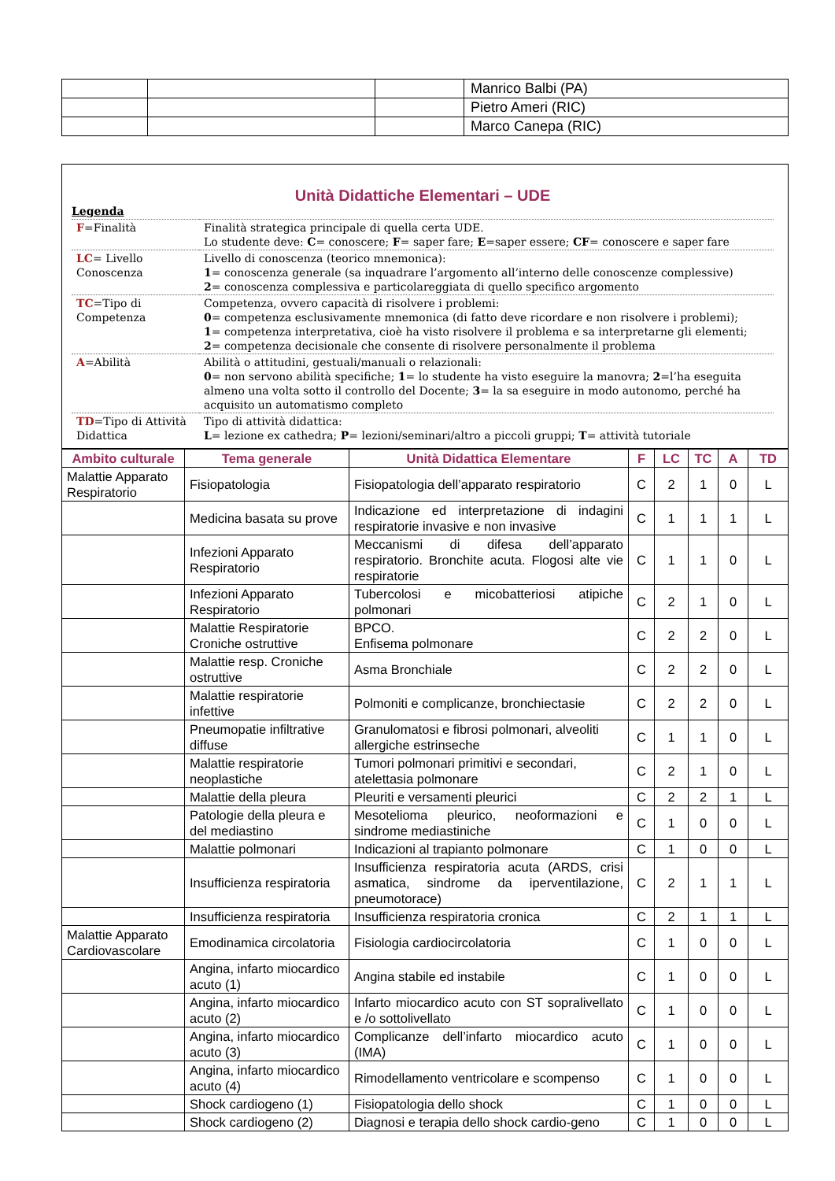| | | | Manrico Balbi (PA) |
| | | | Pietro Ameri (RIC) |
| | | | Marco Canepa (RIC) |
Unità Didattiche Elementari – UDE
Legenda
| F =Finalità | Finalità strategica principale di quella certa UDE. Lo studente deve: C = conoscere; F = saper fare; E =saper essere; CF = conoscere e saper fare |
| LC = Livello Conoscenza | Livello di conoscenza (teorico mnemonica): 1 = conoscenza generale (sa inquadrare l’argomento all’interno delle conoscenze complessive) 2 = conoscenza complessiva e particolareggiata di quello specifico argomento |
| TC =Tipo di Competenza | Competenza, ovvero capacità di risolvere i problemi: 0 = competenza esclusivamente mnemonica (di fatto deve ricordare e non risolvere i problemi); 1 = competenza interpretativa, cioè ha visto risolvere il problema e sa interpretarne gli elementi; 2 = competenza decisionale che consente di risolvere personalmente il problema |
| A =Abilità | Abilità o attitudini, gestuali/manuali o relazionali: 0 = non servono abilità specifiche; 1 = lo studente ha visto eseguire la manovra; 2 =l’ha eseguita almeno una volta sotto il controllo del Docente; 3 = la sa eseguire in modo autonomo, perché ha acquisito un automatismo completo |
| TD =Tipo di Attività Didattica | Tipo di attività didattica: L = lezione ex cathedra; P = lezioni/seminari/altro a piccoli gruppi; T = attività tutoriale |
| Ambito culturale | Tema generale | Unità Didattica Elementare | F | LC | TC | A | TD |
| --- | --- | --- | --- | --- | --- | --- | --- |
| Malattie Apparato Respiratorio | Fisiopatologia | Fisiopatologia dell’apparato respiratorio | C | 2 | 1 | 0 | L |
| | Medicina basata su prove | Indicazione ed interpretazione di indagini respiratorie invasive e non invasive | C | 1 | 1 | 1 | L |
| | Infezioni Apparato Respiratorio | Meccanismi di difesa dell’apparato respiratorio. Bronchite acuta. Flogosi alte vie respiratorie | C | 1 | 1 | 0 | L |
| | Infezioni Apparato Respiratorio | Tubercolosi e micobatteriosi atipiche polmonari | C | 2 | 1 | 0 | L |
| | Malattie Respiratorie Croniche ostruttive | BPCO. Enfisema polmonare | C | 2 | 2 | 0 | L |
| | Malattie resp. Croniche ostruttive | Asma Bronchiale | C | 2 | 2 | 0 | L |
| | Malattie respiratorie infettive | Polmoniti e complicanze, bronchiectasie | C | 2 | 2 | 0 | L |
| | Pneumopatie infiltrative diffuse | Granulomatosi e fibrosi polmonari, alveoliti allergiche estrinseche | C | 1 | 1 | 0 | L |
| | Malattie respiratorie neoplastiche | Tumori polmonari primitivi e secondari, atelettasia polmonare | C | 2 | 1 | 0 | L |
| | Malattie della pleura | Pleuriti e versamenti pleurici | C | 2 | 2 | 1 | L |
| | Patologie della pleura e del mediastino | Mesotelioma pleurico, neoformazioni e sindrome mediastiniche | C | 1 | 0 | 0 | L |
| | Malattie polmonari | Indicazioni al trapianto polmonare | C | 1 | 0 | 0 | L |
| | Insufficienza respiratoria | Insufficienza respiratoria acuta (ARDS, crisi asmatica, sindrome da iperventilazione, pneumotorace) | C | 2 | 1 | 1 | L |
| | Insufficienza respiratoria | Insufficienza respiratoria cronica | C | 2 | 1 | 1 | L |
| Malattie Apparato Cardiovascolare | Emodinamica circolatoria | Fisiologia cardiocircolatoria | C | 1 | 0 | 0 | L |
| | Angina, infarto miocardico acuto (1) | Angina stabile ed instabile | C | 1 | 0 | 0 | L |
| | Angina, infarto miocardico acuto (2) | Infarto miocardico acuto con ST sopralivellato e /o sottolivellato | C | 1 | 0 | 0 | L |
| | Angina, infarto miocardico acuto (3) | Complicanze dell’infarto miocardico acuto (IMA) | C | 1 | 0 | 0 | L |
| | Angina, infarto miocardico acuto (4) | Rimodellamento ventricolare e scompenso | C | 1 | 0 | 0 | L |
| | Shock cardiogeno (1) | Fisiopatologia dello shock | C | 1 | 0 | 0 | L |
| | Shock cardiogeno (2) | Diagnosi e terapia dello shock cardio-geno | C | 1 | 0 | 0 | L |